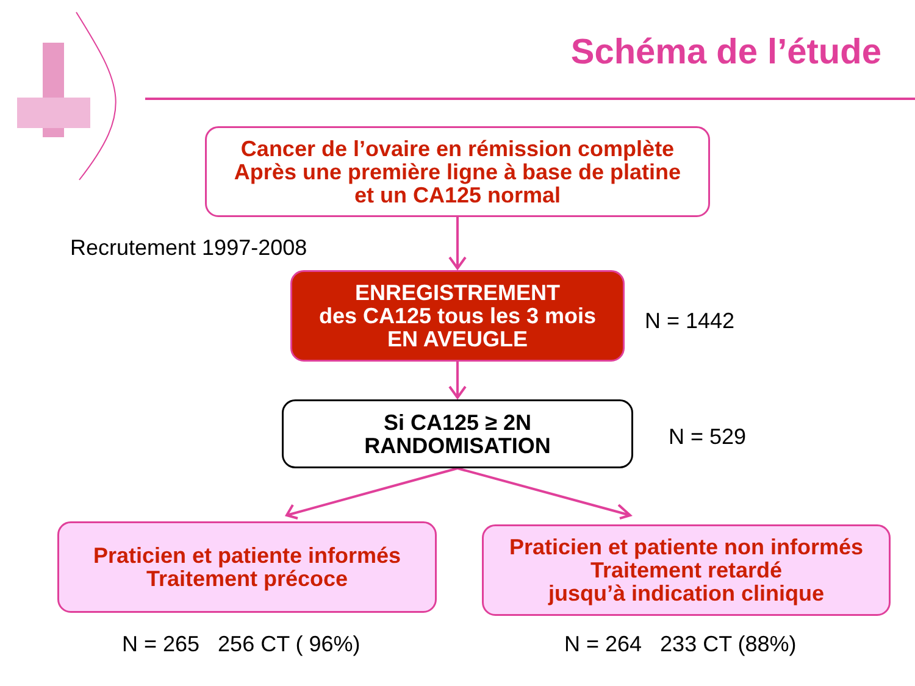Schéma de l’étude
Cancer de l’ovaire en rémission complète
Après une première ligne à base de platine
et un CA125 normal
Recrutement 1997-2008
ENREGISTREMENT
des CA125 tous les 3 mois
EN AVEUGLE
N = 1442
Si CA125 ≥ 2N
RANDOMISATION
N = 529
Praticien et patiente informés
Traitement précoce
Praticien et patiente non informés
Traitement retardé
jusqu’à indication clinique
N = 265 256 CT ( 96%) N = 264 233 CT (88%)